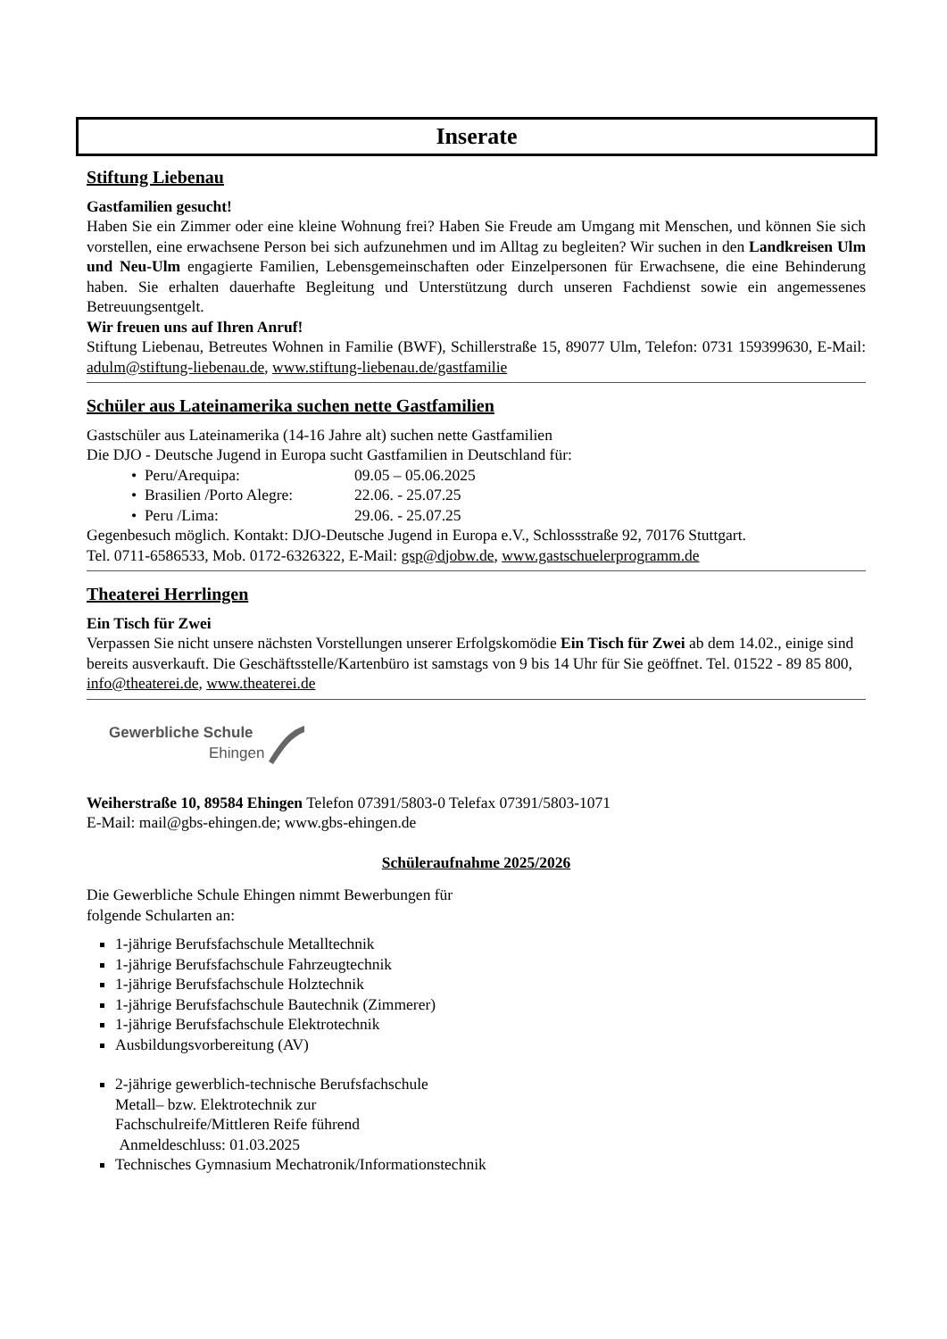Inserate
Stiftung Liebenau
Gastfamilien gesucht!
Haben Sie ein Zimmer oder eine kleine Wohnung frei? Haben Sie Freude am Umgang mit Menschen, und können Sie sich vorstellen, eine erwachsene Person bei sich aufzunehmen und im Alltag zu begleiten? Wir suchen in den Landkreisen Ulm und Neu-Ulm engagierte Familien, Lebensgemeinschaften oder Einzelpersonen für Erwachsene, die eine Behinderung haben. Sie erhalten dauerhafte Begleitung und Unterstützung durch unseren Fachdienst sowie ein angemessenes Betreuungsentgelt.
Wir freuen uns auf Ihren Anruf!
Stiftung Liebenau, Betreutes Wohnen in Familie (BWF), Schillerstraße 15, 89077 Ulm, Telefon: 0731 159399630, E-Mail: adulm@stiftung-liebenau.de, www.stiftung-liebenau.de/gastfamilie
Schüler aus Lateinamerika suchen nette Gastfamilien
Gastschüler aus Lateinamerika (14-16 Jahre alt) suchen nette Gastfamilien
Die DJO - Deutsche Jugend in Europa sucht Gastfamilien in Deutschland für:
• Peru/Arequipa: 09.05 – 05.06.2025
• Brasilien /Porto Alegre: 22.06. - 25.07.25
• Peru /Lima: 29.06. - 25.07.25
Gegenbesuch möglich. Kontakt: DJO-Deutsche Jugend in Europa e.V., Schlossstraße 92, 70176 Stuttgart.
Tel. 0711-6586533, Mob. 0172-6326322, E-Mail: gsp@djobw.de, www.gastschuelerprogramm.de
Theaterei Herrlingen
Ein Tisch für Zwei
Verpassen Sie nicht unsere nächsten Vorstellungen unserer Erfolgskomödie Ein Tisch für Zwei ab dem 14.02., einige sind bereits ausverkauft. Die Geschäftsstelle/Kartenbüro ist samstags von 9 bis 14 Uhr für Sie geöffnet. Tel. 01522 - 89 85 800, info@theaterei.de, www.theaterei.de
Gewerbliche Schule
Ehingen
Weiherstraße 10, 89584 Ehingen Telefon 07391/5803-0 Telefax 07391/5803-1071
E-Mail: mail@gbs-ehingen.de; www.gbs-ehingen.de
Schüleraufnahme 2025/2026
Die Gewerbliche Schule Ehingen nimmt Bewerbungen für
folgende Schularten an:
1-jährige Berufsfachschule Metalltechnik
1-jährige Berufsfachschule Fahrzeugtechnik
1-jährige Berufsfachschule Holztechnik
1-jährige Berufsfachschule Bautechnik (Zimmerer)
1-jährige Berufsfachschule Elektrotechnik
Ausbildungsvorbereitung (AV)
2-jährige gewerblich-technische Berufsfachschule
Metall– bzw. Elektrotechnik zur
Fachschulreife/Mittleren Reife führend
Anmeldeschluss: 01.03.2025
Technisches Gymnasium Mechatronik/Informationstechnik